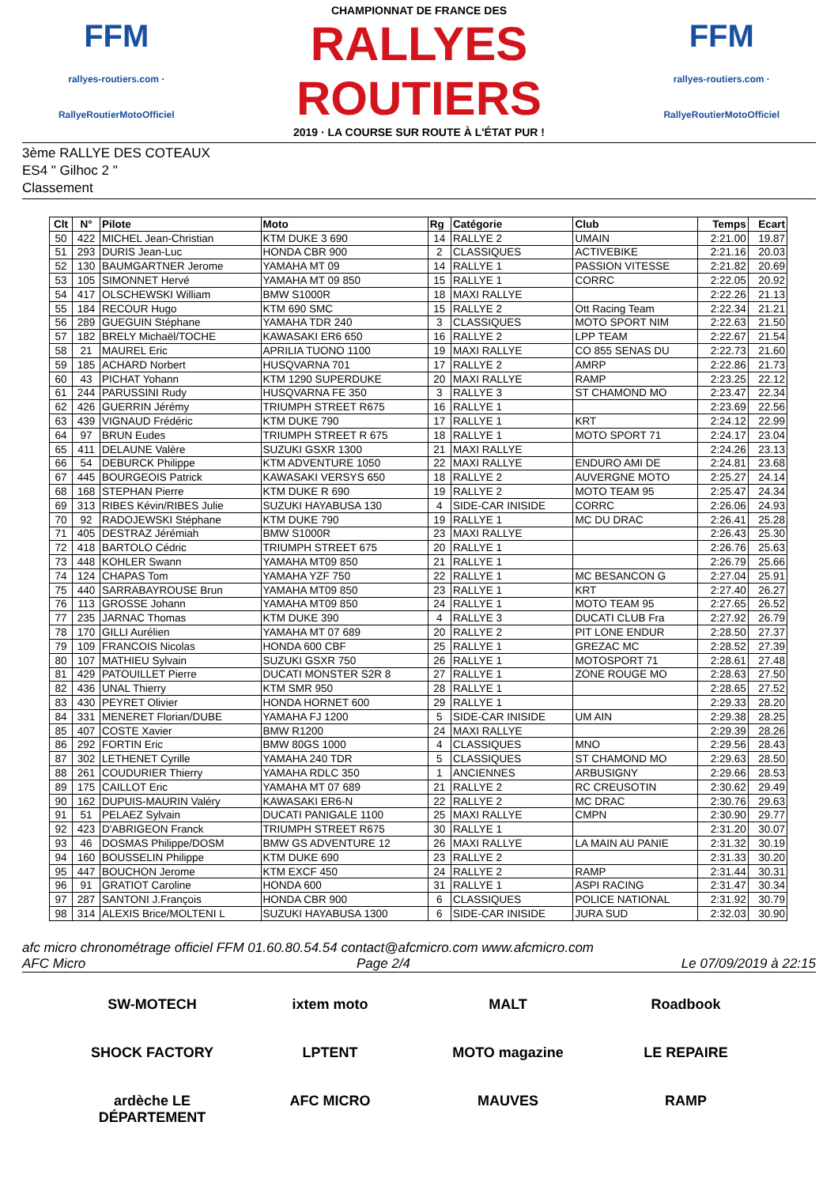FFM
rallyes-routiers.com · RallyeRoutierMotoOfficiel
CHAMPIONNAT DE FRANCE DES
RALLYES ROUTIERS
2019 · LA COURSE SUR ROUTE À L'ÉTAT PUR !
FFM
rallyes-routiers.com · RallyeRoutierMotoOfficiel
3ème RALLYE DES COTEAUX
ES4 " Gilhoc 2 "
Classement
| Clt | N° | Pilote | Moto | Rg | Catégorie | Club | Temps | Ecart |
| --- | --- | --- | --- | --- | --- | --- | --- | --- |
| 50 | 422 | MICHEL Jean-Christian | KTM DUKE 3 690 | 14 | RALLYE 2 | UMAIN | 2:21.00 | 19.87 |
| 51 | 293 | DURIS Jean-Luc | HONDA CBR 900 | 2 | CLASSIQUES | ACTIVEBIKE | 2:21.16 | 20.03 |
| 52 | 130 | BAUMGARTNER Jerome | YAMAHA MT 09 | 14 | RALLYE 1 | PASSION VITESSE | 2:21.82 | 20.69 |
| 53 | 105 | SIMONNET Hervé | YAMAHA MT 09 850 | 15 | RALLYE 1 | CORRC | 2:22.05 | 20.92 |
| 54 | 417 | OLSCHEWSKI William | BMW S1000R | 18 | MAXI RALLYE | | 2:22.26 | 21.13 |
| 55 | 184 | RECOUR Hugo | KTM 690 SMC | 15 | RALLYE 2 | Ott Racing Team | 2:22.34 | 21.21 |
| 56 | 289 | GUEGUIN Stéphane | YAMAHA TDR 240 | 3 | CLASSIQUES | MOTO SPORT NIM | 2:22.63 | 21.50 |
| 57 | 182 | BRELY Michaël/TOCHE | KAWASAKI ER6 650 | 16 | RALLYE 2 | LPP TEAM | 2:22.67 | 21.54 |
| 58 | 21 | MAUREL Eric | APRILIA TUONO 1100 | 19 | MAXI RALLYE | CO 855 SENAS DU | 2:22.73 | 21.60 |
| 59 | 185 | ACHARD Norbert | HUSQVARNA 701 | 17 | RALLYE 2 | AMRP | 2:22.86 | 21.73 |
| 60 | 43 | PICHAT Yohann | KTM 1290 SUPERDUKE | 20 | MAXI RALLYE | RAMP | 2:23.25 | 22.12 |
| 61 | 244 | PARUSSINI Rudy | HUSQVARNA FE 350 | 3 | RALLYE 3 | ST CHAMOND MO | 2:23.47 | 22.34 |
| 62 | 426 | GUERRIN Jérémy | TRIUMPH STREET R675 | 16 | RALLYE 1 | | 2:23.69 | 22.56 |
| 63 | 439 | VIGNAUD Frédéric | KTM DUKE 790 | 17 | RALLYE 1 | KRT | 2:24.12 | 22.99 |
| 64 | 97 | BRUN Eudes | TRIUMPH STREET R 675 | 18 | RALLYE 1 | MOTO SPORT 71 | 2:24.17 | 23.04 |
| 65 | 411 | DELAUNE Valère | SUZUKI GSXR 1300 | 21 | MAXI RALLYE | | 2:24.26 | 23.13 |
| 66 | 54 | DEBURCK Philippe | KTM ADVENTURE 1050 | 22 | MAXI RALLYE | ENDURO AMI DE | 2:24.81 | 23.68 |
| 67 | 445 | BOURGEOIS Patrick | KAWASAKI VERSYS 650 | 18 | RALLYE 2 | AUVERGNE MOTO | 2:25.27 | 24.14 |
| 68 | 168 | STEPHAN Pierre | KTM DUKE R 690 | 19 | RALLYE 2 | MOTO TEAM 95 | 2:25.47 | 24.34 |
| 69 | 313 | RIBES Kévin/RIBES Julie | SUZUKI HAYABUSA 130 | 4 | SIDE-CAR INISIDE | CORRC | 2:26.06 | 24.93 |
| 70 | 92 | RADOJEWSKI Stéphane | KTM DUKE 790 | 19 | RALLYE 1 | MC DU DRAC | 2:26.41 | 25.28 |
| 71 | 405 | DESTRAZ Jérémiah | BMW S1000R | 23 | MAXI RALLYE | | 2:26.43 | 25.30 |
| 72 | 418 | BARTOLO Cédric | TRIUMPH STREET 675 | 20 | RALLYE 1 | | 2:26.76 | 25.63 |
| 73 | 448 | KOHLER Swann | YAMAHA MT09 850 | 21 | RALLYE 1 | | 2:26.79 | 25.66 |
| 74 | 124 | CHAPAS Tom | YAMAHA YZF 750 | 22 | RALLYE 1 | MC BESANCON G | 2:27.04 | 25.91 |
| 75 | 440 | SARRABAYROUSE Brun | YAMAHA MT09 850 | 23 | RALLYE 1 | KRT | 2:27.40 | 26.27 |
| 76 | 113 | GROSSE Johann | YAMAHA MT09 850 | 24 | RALLYE 1 | MOTO TEAM 95 | 2:27.65 | 26.52 |
| 77 | 235 | JARNAC Thomas | KTM DUKE 390 | 4 | RALLYE 3 | DUCATI CLUB Fra | 2:27.92 | 26.79 |
| 78 | 170 | GILLI Aurélien | YAMAHA MT 07 689 | 20 | RALLYE 2 | PIT LONE ENDUR | 2:28.50 | 27.37 |
| 79 | 109 | FRANCOIS Nicolas | HONDA 600 CBF | 25 | RALLYE 1 | GREZAC MC | 2:28.52 | 27.39 |
| 80 | 107 | MATHIEU Sylvain | SUZUKI GSXR 750 | 26 | RALLYE 1 | MOTOSPORT 71 | 2:28.61 | 27.48 |
| 81 | 429 | PATOUILLET Pierre | DUCATI MONSTER S2R 8 | 27 | RALLYE 1 | ZONE ROUGE MO | 2:28.63 | 27.50 |
| 82 | 436 | UNAL Thierry | KTM SMR 950 | 28 | RALLYE 1 | | 2:28.65 | 27.52 |
| 83 | 430 | PEYRET Olivier | HONDA HORNET 600 | 29 | RALLYE 1 | | 2:29.33 | 28.20 |
| 84 | 331 | MENERET Florian/DUBE | YAMAHA FJ 1200 | 5 | SIDE-CAR INISIDE | UM AIN | 2:29.38 | 28.25 |
| 85 | 407 | COSTE Xavier | BMW R1200 | 24 | MAXI RALLYE | | 2:29.39 | 28.26 |
| 86 | 292 | FORTIN Eric | BMW 80GS 1000 | 4 | CLASSIQUES | MNO | 2:29.56 | 28.43 |
| 87 | 302 | LETHENET Cyrille | YAMAHA 240 TDR | 5 | CLASSIQUES | ST CHAMOND MO | 2:29.63 | 28.50 |
| 88 | 261 | COUDURIER Thierry | YAMAHA RDLC 350 | 1 | ANCIENNES | ARBUSIGNY | 2:29.66 | 28.53 |
| 89 | 175 | CAILLOT Eric | YAMAHA MT 07 689 | 21 | RALLYE 2 | RC CREUSOTIN | 2:30.62 | 29.49 |
| 90 | 162 | DUPUIS-MAURIN Valéry | KAWASAKI ER6-N | 22 | RALLYE 2 | MC DRAC | 2:30.76 | 29.63 |
| 91 | 51 | PELAEZ Sylvain | DUCATI PANIGALE 1100 | 25 | MAXI RALLYE | CMPN | 2:30.90 | 29.77 |
| 92 | 423 | D'ABRIGEON Franck | TRIUMPH STREET R675 | 30 | RALLYE 1 | | 2:31.20 | 30.07 |
| 93 | 46 | DOSMAS Philippe/DOSM | BMW GS ADVENTURE 12 | 26 | MAXI RALLYE | LA MAIN AU PANIE | 2:31.32 | 30.19 |
| 94 | 160 | BOUSSELIN Philippe | KTM DUKE 690 | 23 | RALLYE 2 | | 2:31.33 | 30.20 |
| 95 | 447 | BOUCHON Jerome | KTM EXCF 450 | 24 | RALLYE 2 | RAMP | 2:31.44 | 30.31 |
| 96 | 91 | GRATIOT Caroline | HONDA 600 | 31 | RALLYE 1 | ASPI RACING | 2:31.47 | 30.34 |
| 97 | 287 | SANTONI J.François | HONDA CBR 900 | 6 | CLASSIQUES | POLICE NATIONAL | 2:31.92 | 30.79 |
| 98 | 314 | ALEXIS Brice/MOLTENI L | SUZUKI HAYABUSA 1300 | 6 | SIDE-CAR INISIDE | JURA SUD | 2:32.03 | 30.90 |
afc micro chronométrage officiel FFM 01.60.80.54.54 contact@afcmicro.com www.afcmicro.com
AFC Micro Page 2/4 Le 07/09/2019 à 22:15
SW-MOTECH ixtem moto MALT Roadbook SHOCK FACTORY LPTENT MOTO magazine LE REPAIRE ardèche LE DÉPARTEMENT AFC MICRO MAUVES RAMP